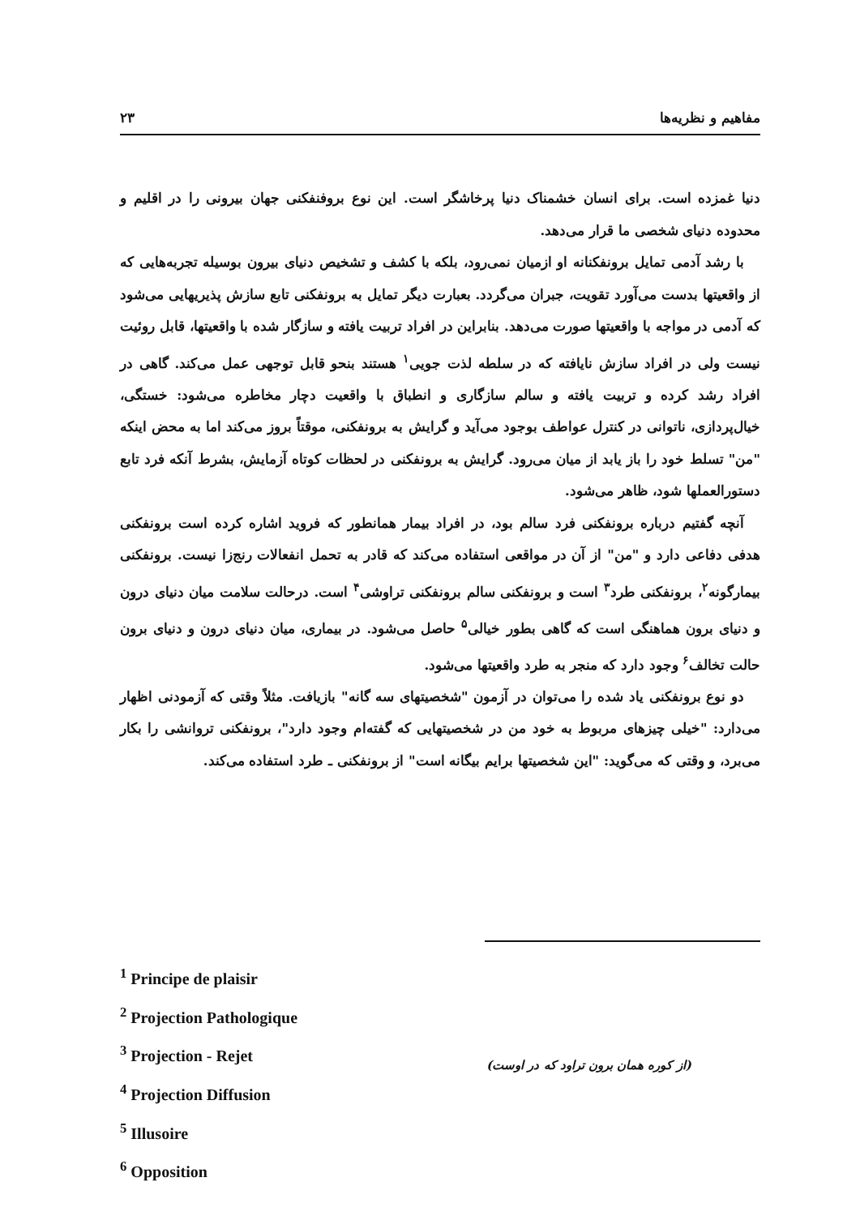مفاهیم و نظریه‌ها ۲۳
دنیا غمزده است. برای انسان خشمناک دنیا پرخاشگر است. این نوع بروفنفکنی جهان بیرونی را در اقلیم و محدوده دنیای شخصی ما قرار می‌دهد.
با رشد آدمی تمایل برونفکنانه او ازمیان نمی‌رود، بلکه با کشف و تشخیص دنیای بیرون بوسیله تجربه‌هایی که از واقعیتها بدست می‌آورد تقویت، جبران می‌گردد. بعبارت دیگر تمایل به برونفکنی تابع سازش پذیریهایی می‌شود که آدمی در مواجه با واقعیتها صورت می‌دهد. بنابراین در افراد تربیت یافته و سازگار شده با واقعیتها، قابل روئیت نیست ولی در افراد سازش نایافته که در سلطه لذت جویی<sup>۱</sup> هستند بنحو قابل توجهی عمل می‌کند. گاهی در افراد رشد کرده و تربیت یافته و سالم سازگاری و انطباق با واقعیت دچار مخاطره می‌شود: خستگی، خیال‌پردازی، ناتوانی در کنترل عواطف بوجود می‌آید و گرایش به برونفکنی، موقتاً بروز می‌کند اما به محض اینکه "من" تسلط خود را باز یابد از میان می‌رود. گرایش به برونفکنی در لحظات کوتاه آزمایش، بشرط آنکه فرد تابع دستورالعملها شود، ظاهر می‌شود.
آنچه گفتیم درباره برونفکنی فرد سالم بود، در افراد بیمار همانطور که فروید اشاره کرده است برونفکنی هدفی دفاعی دارد و "من" از آن در مواقعی استفاده می‌کند که قادر به تحمل انفعالات رنج‌زا نیست. برونفکنی بیمارگونه<sup>۲</sup>، برونفکنی طرد<sup>۳</sup> است و برونفکنی سالم برونفکنی تراوشی<sup>۴</sup> است. درحالت سلامت میان دنیای درون و دنیای برون هماهنگی است که گاهی بطور خیالی<sup>۵</sup> حاصل می‌شود. در بیماری، میان دنیای درون و دنیای برون حالت تخالف<sup>۶</sup> وجود دارد که منجر به طرد واقعیتها می‌شود.
دو نوع برونفکنی یاد شده را می‌توان در آزمون "شخصیتهای سه گانه" بازیافت. مثلاً وقتی که آزمودنی اظهار می‌دارد: "خیلی چیزهای مربوط به خود من در شخصیتهایی که گفته‌ام وجود دارد"، برونفکنی تروانشی را بکار می‌برد، و وقتی که می‌گوید: "این شخصیتها برایم بیگانه است" از برونفکنی ـ طرد استفاده می‌کند.
<sup>1</sup> Principe de plaisir
<sup>2</sup> Projection Pathologique
<sup>3</sup> Projection - Rejet
<sup>4</sup> Projection Diffusion
<sup>5</sup> Illusoire
<sup>6</sup> Opposition
(از کوره همان برون تراود که در اوست)